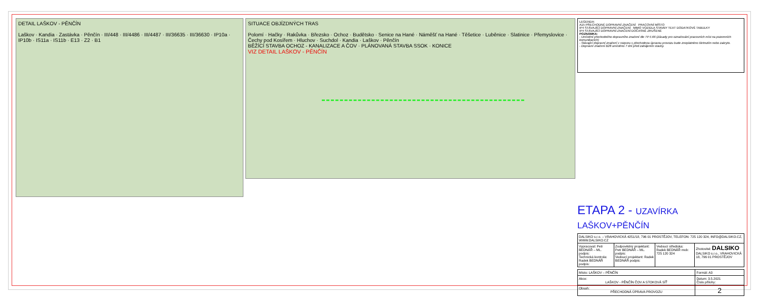DETAIL LAŠKOV - PĚNČÍN
Laškov · Kandia · Zastávka · Pěnčín · III/448 · III/4486 · III/4487 · III/36635 · III/36630 · IP10a · IP10b · IS11a · IS11b · E13 · Z2 · B1
SITUACE OBJÍZDNÝCH TRAS
Polomí · Hačky · Rakůvka · Březsko · Ochoz · Budětsko · Senice na Hané · Náměšť na Hané · Těšetice · Luběnice · Slatinice · Přemyslovice · Čechy pod Kosířem · Hluchov · Suchdol · Kandia · Laškov · Pěnčín
BĚŽÍCÍ STAVBA OCHOZ - KANALIZACE A ČOV · PLÁNOVANÁ STAVBA SSOK · KONICE
VIZ DETAIL LAŠKOV - PĚNČÍN
LEGENDA:
A15 PŘECHODNÉ DOPRAVNÍ ZNAČENÍ PRACOVNÍ MÍSTO
IP4 STÁVAJÍCÍ DOPRAVNÍ ZNAČENÍ MIMO VOZIDLA STAVBY TEXT DODATKOVÉ TABULKY
IP4 STÁVAJÍCÍ DOPRAVNÍ ZNAČENÍ DOČASNĚ ZRUŠENÉ
POZNÁMKA:
- Umístění přechodného dopravního značení dle TP č.66 (Zásady pro označování pracovních míst na pozemních komunikacích)
- Stávající dopravní značení v rozporu s přechodnou úpravou provozu bude zneplatněno škrtnutím nebo zakryto.
- Dopravní značení B28 umístěno 7 dní před zahájením stavby.
ETAPA 2 - UZAVÍRKA LAŠKOV+PĚNČÍN
| DALSIKO s.r.o. – VRAHOVICKÁ 4251/18, 796 01 PROSTĚJOV, TELEFON: 725 120 324, INFO@DALSIKO.CZ, WWW.DALSIKO.CZ | | | |
| Vypracoval: Petr BEDNÁŘ – ML. podpis: Technická kontrola: Radek BEDNÁŘ podpis: | Zodpovědný projektant: Petr BEDNÁŘ – ML. podpis: Vedoucí projektant: Radek BEDNÁŘ podpis: | Vedoucí střediska: Radek BEDNÁŘ mob: 725 120 324 | Zhotovitel: DALSIKO DALSIKO s.r.o., VRAHOVICKÁ 18, 796 01 PROSTĚJOV |
| Místo: LAŠKOV – PĚNČÍN | Formát: A3 |
| Akce: LAŠKOV - PĚNČÍN ČOV A STOKOVÁ SÍŤ | Datum: 3.5.2021 Číslo přílohy: |
| Obsah: PŘECHODNÁ ÚPRAVA PROVOZU | 2 |